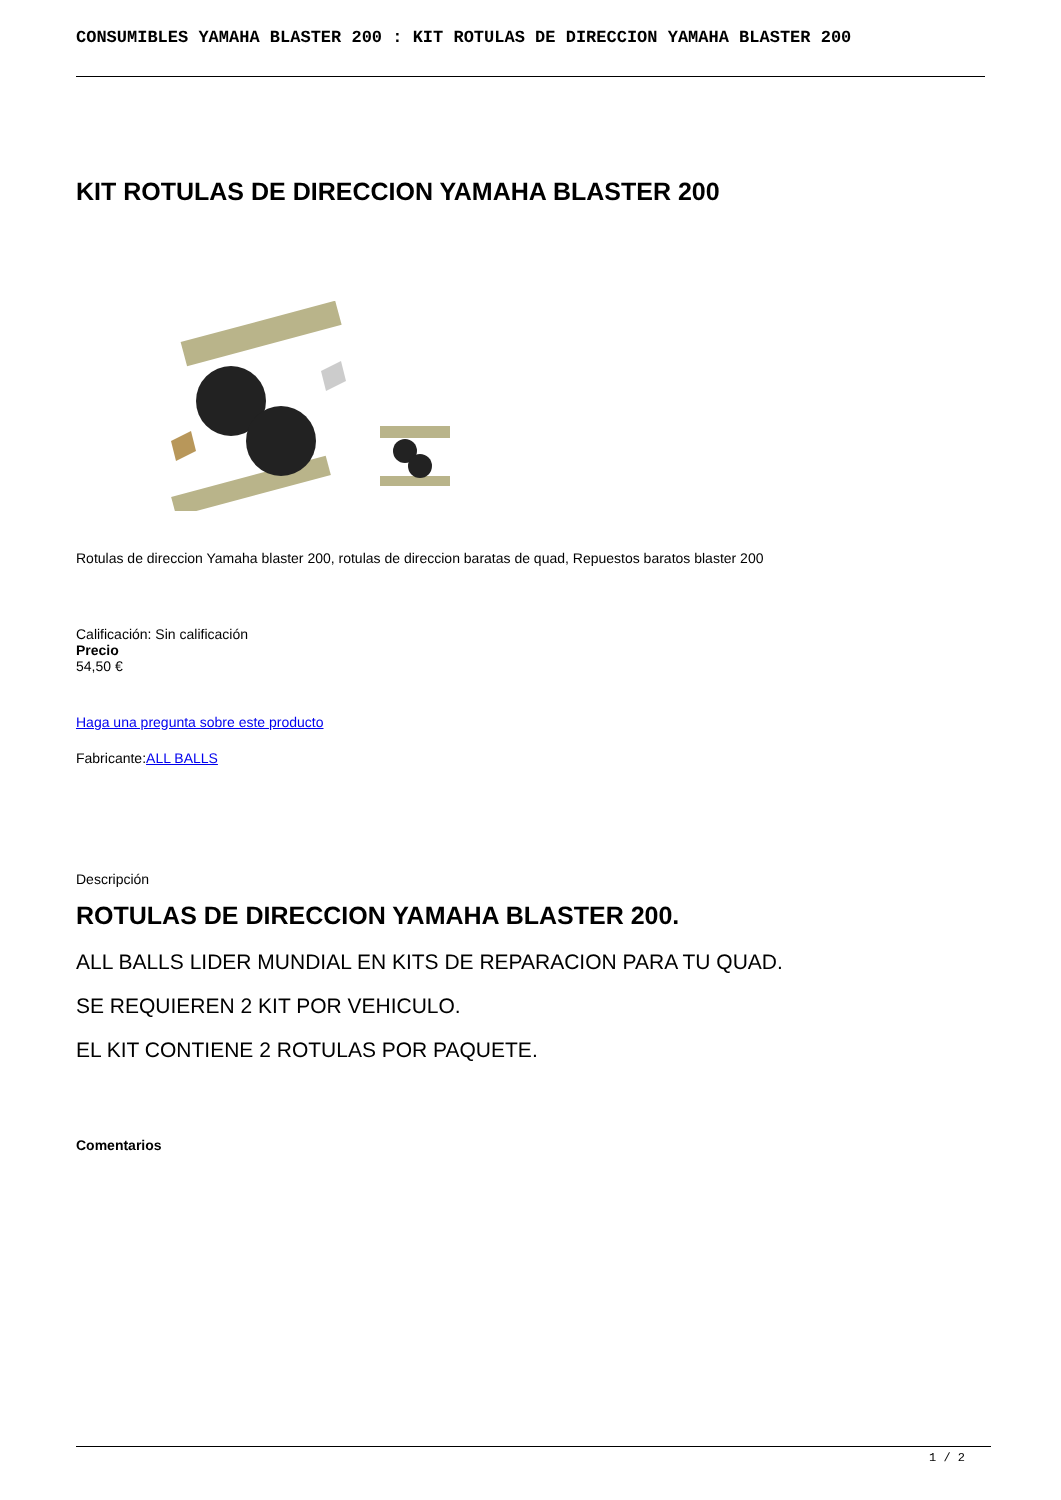CONSUMIBLES YAMAHA BLASTER 200 : KIT ROTULAS DE DIRECCION YAMAHA BLASTER 200
KIT ROTULAS DE DIRECCION YAMAHA BLASTER 200
Rotulas de direccion Yamaha blaster 200, rotulas de direccion baratas de quad, Repuestos baratos blaster 200
Calificación: Sin calificación
Precio
54,50 €
Haga una pregunta sobre este producto
Fabricante:ALL BALLS
Descripción
ROTULAS DE DIRECCION YAMAHA BLASTER 200.
ALL BALLS LIDER MUNDIAL EN KITS DE REPARACION PARA TU QUAD.
SE REQUIEREN 2 KIT POR VEHICULO.
EL KIT CONTIENE 2 ROTULAS POR PAQUETE.
Comentarios
1 / 2